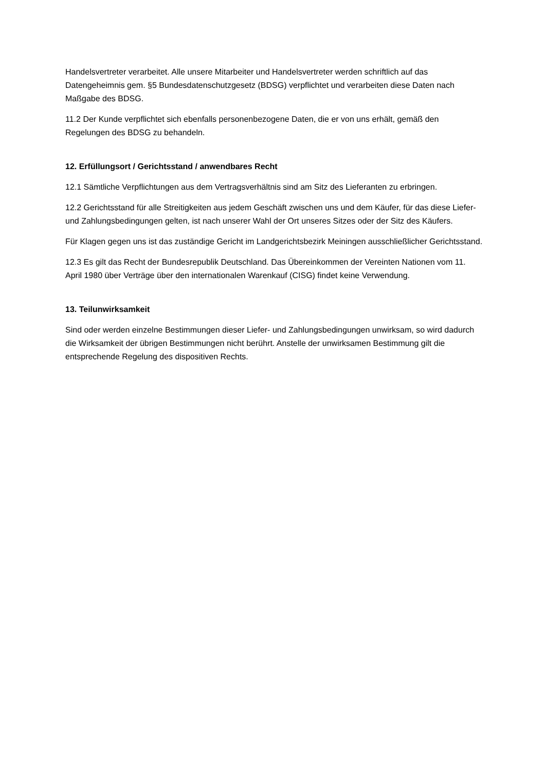Handelsvertreter verarbeitet. Alle unsere Mitarbeiter und Handelsvertreter werden schriftlich auf das Datengeheimnis gem. §5 Bundesdatenschutzgesetz (BDSG) verpflichtet und verarbeiten diese Daten nach Maßgabe des BDSG.
11.2 Der Kunde verpflichtet sich ebenfalls personenbezogene Daten, die er von uns erhält, gemäß den Regelungen des BDSG zu behandeln.
12. Erfüllungsort / Gerichtsstand / anwendbares Recht
12.1 Sämtliche Verpflichtungen aus dem Vertragsverhältnis sind am Sitz des Lieferanten zu erbringen.
12.2 Gerichtsstand für alle Streitigkeiten aus jedem Geschäft zwischen uns und dem Käufer, für das diese Liefer- und Zahlungsbedingungen gelten, ist nach unserer Wahl der Ort unseres Sitzes oder der Sitz des Käufers.
Für Klagen gegen uns ist das zuständige Gericht im Landgerichtsbezirk Meiningen ausschließlicher Gerichtsstand.
12.3 Es gilt das Recht der Bundesrepublik Deutschland. Das Übereinkommen der Vereinten Nationen vom 11. April 1980 über Verträge über den internationalen Warenkauf (CISG) findet keine Verwendung.
13. Teilunwirksamkeit
Sind oder werden einzelne Bestimmungen dieser Liefer- und Zahlungsbedingungen unwirksam, so wird dadurch die Wirksamkeit der übrigen Bestimmungen nicht berührt. Anstelle der unwirksamen Bestimmung gilt die entsprechende Regelung des dispositiven Rechts.